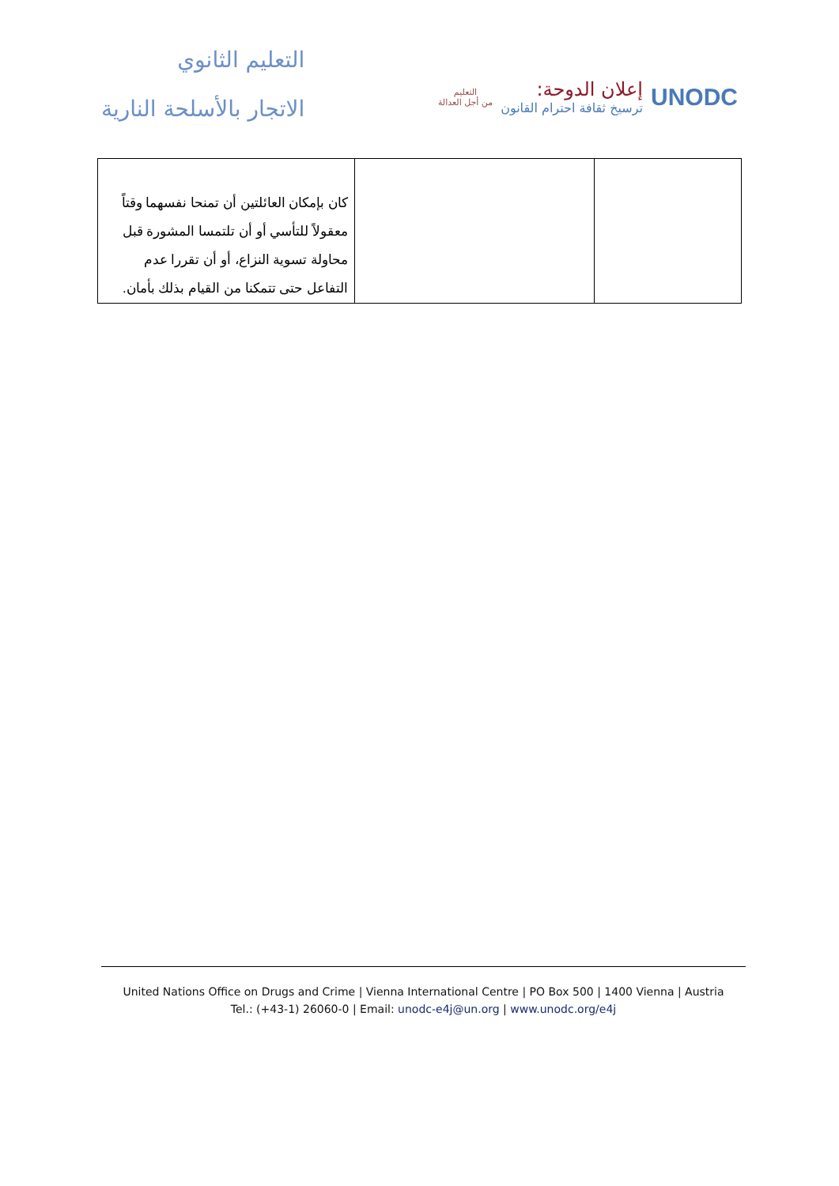التعليم الثانوي
الاتجار بالأسلحة النارية
UNODC
إعلان الدوحة:
ترسيخ ثقافة احترام القانون
التعليم
من أجل العدالة
| كان بإمكان العائلتين أن تمنحا نفسهما وقتاً معقولاً للتأسي أو أن تلتمسا المشورة قبل محاولة تسوية النزاع، أو أن تقررا عدم التفاعل حتى تتمكنا من القيام بذلك بأمان. | | |
United Nations Office on Drugs and Crime | Vienna International Centre | PO Box 500 | 1400 Vienna | Austria
Tel.: (+43-1) 26060-0 | Email: unodc-e4j@un.org | www.unodc.org/e4j